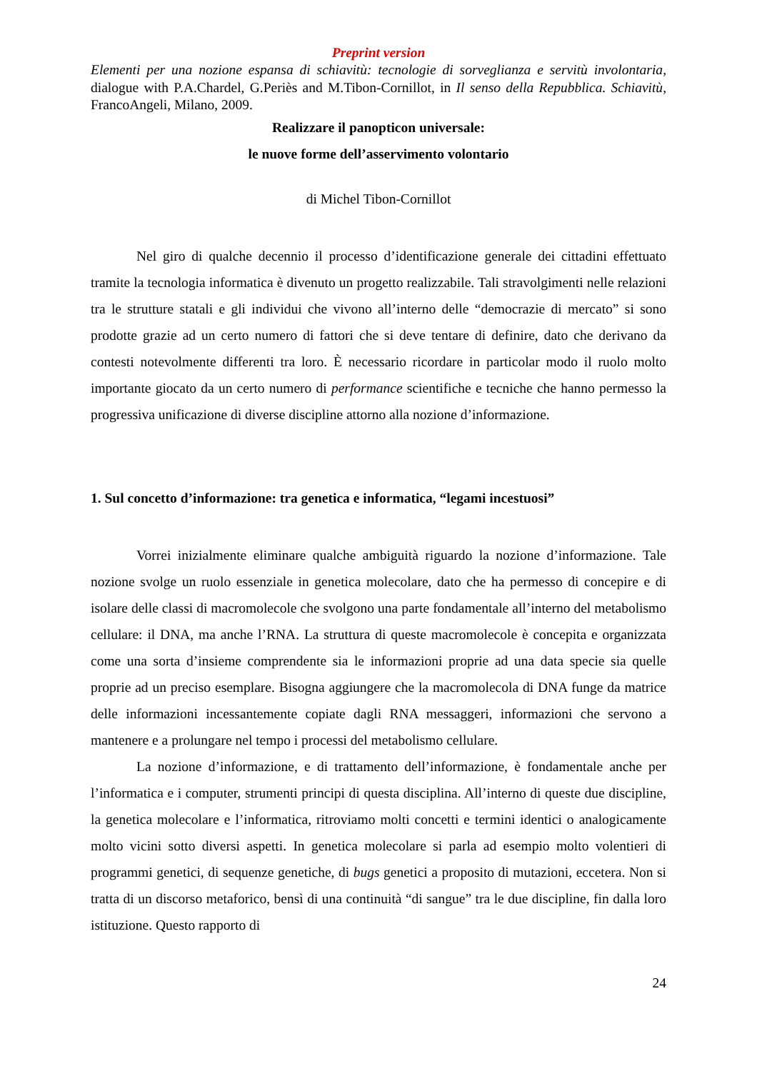Preprint version
Elementi per una nozione espansa di schiavitù: tecnologie di sorveglianza e servitù involontaria, dialogue with P.A.Chardel, G.Periès and M.Tibon-Cornillot, in Il senso della Repubblica. Schiavitù, FrancoAngeli, Milano, 2009.
Realizzare il panopticon universale:
le nuove forme dell’asservimento volontario
di Michel Tibon-Cornillot
Nel giro di qualche decennio il processo d’identificazione generale dei cittadini effettuato tramite la tecnologia informatica è divenuto un progetto realizzabile. Tali stravolgimenti nelle relazioni tra le strutture statali e gli individui che vivono all’interno delle “democrazie di mercato” si sono prodotte grazie ad un certo numero di fattori che si deve tentare di definire, dato che derivano da contesti notevolmente differenti tra loro. È necessario ricordare in particolar modo il ruolo molto importante giocato da un certo numero di performance scientifiche e tecniche che hanno permesso la progressiva unificazione di diverse discipline attorno alla nozione d’informazione.
1. Sul concetto d’informazione: tra genetica e informatica, “legami incestuosi”
Vorrei inizialmente eliminare qualche ambiguità riguardo la nozione d’informazione. Tale nozione svolge un ruolo essenziale in genetica molecolare, dato che ha permesso di concepire e di isolare delle classi di macromolecole che svolgono una parte fondamentale all’interno del metabolismo cellulare: il DNA, ma anche l’RNA. La struttura di queste macromolecole è concepita e organizzata come una sorta d’insieme comprendente sia le informazioni proprie ad una data specie sia quelle proprie ad un preciso esemplare. Bisogna aggiungere che la macromolecola di DNA funge da matrice delle informazioni incessantemente copiate dagli RNA messaggeri, informazioni che servono a mantenere e a prolungare nel tempo i processi del metabolismo cellulare.
La nozione d’informazione, e di trattamento dell’informazione, è fondamentale anche per l’informatica e i computer, strumenti principi di questa disciplina. All’interno di queste due discipline, la genetica molecolare e l’informatica, ritroviamo molti concetti e termini identici o analogicamente molto vicini sotto diversi aspetti. In genetica molecolare si parla ad esempio molto volentieri di programmi genetici, di sequenze genetiche, di bugs genetici a proposito di mutazioni, eccetera. Non si tratta di un discorso metaforico, bensì di una continuità “di sangue” tra le due discipline, fin dalla loro istituzione. Questo rapporto di
24